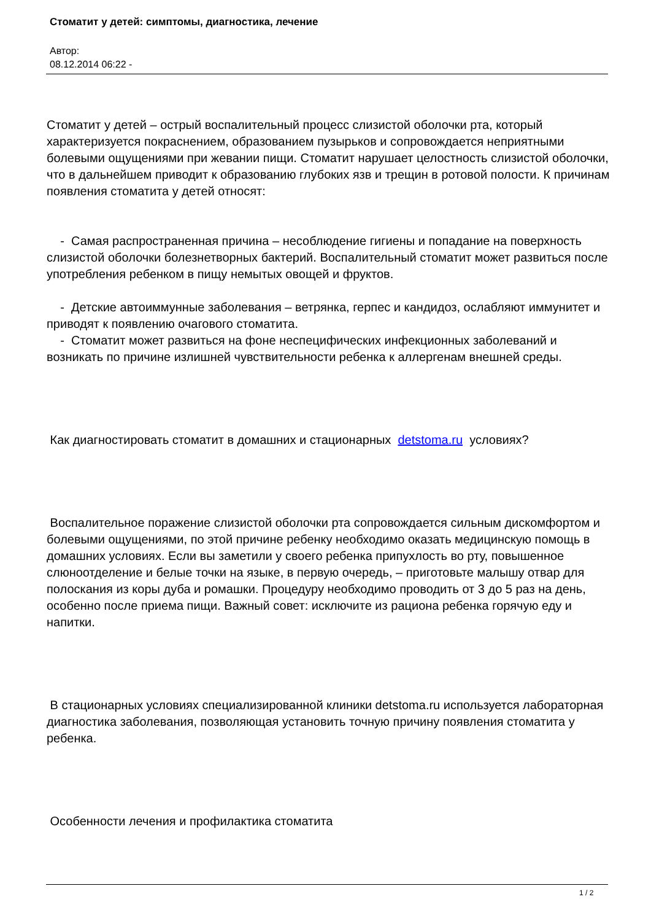Стоматит у детей: симптомы, диагностика, лечение
Автор:
08.12.2014 06:22 -
Стоматит у детей – острый воспалительный процесс слизистой оболочки рта, который характеризуется покраснением, образованием пузырьков и сопровождается неприятными болевыми ощущениями при жевании пищи. Стоматит нарушает целостность слизистой оболочки, что в дальнейшем приводит к образованию глубоких язв и трещин в ротовой полости. К причинам появления стоматита у детей относят:
- Самая распространенная причина – несоблюдение гигиены и попадание на поверхность слизистой оболочки болезнетворных бактерий. Воспалительный стоматит может развиться после употребления ребенком в пищу немытых овощей и фруктов.
- Детские автоиммунные заболевания – ветрянка, герпес и кандидоз, ослабляют иммунитет и приводят к появлению очагового стоматита.
- Стоматит может развиться на фоне неспецифических инфекционных заболеваний и возникать по причине излишней чувствительности ребенка к аллергенам внешней среды.
Как диагностировать стоматит в домашних и стационарных detstoma.ru условиях?
Воспалительное поражение слизистой оболочки рта сопровождается сильным дискомфортом и болевыми ощущениями, по этой причине ребенку необходимо оказать медицинскую помощь в домашних условиях. Если вы заметили у своего ребенка припухлость во рту, повышенное слюноотделение и белые точки на языке, в первую очередь, – приготовьте малышу отвар для полоскания из коры дуба и ромашки. Процедуру необходимо проводить от 3 до 5 раз на день, особенно после приема пищи. Важный совет: исключите из рациона ребенка горячую еду и напитки.
В стационарных условиях специализированной клиники detstoma.ru используется лабораторная диагностика заболевания, позволяющая установить точную причину появления стоматита у ребенка.
Особенности лечения и профилактика стоматита
1 / 2